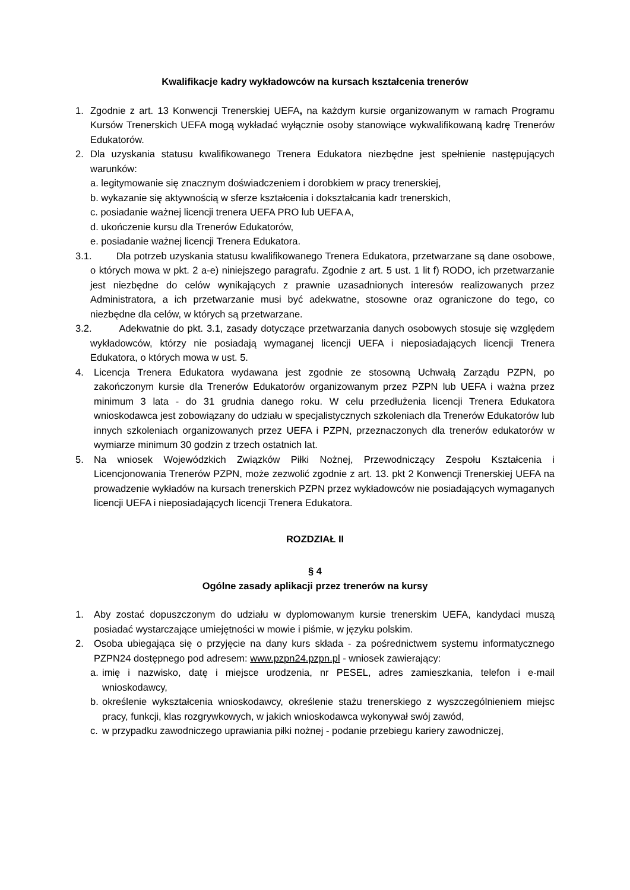Kwalifikacje kadry wykładowców na kursach kształcenia trenerów
1. Zgodnie z art. 13 Konwencji Trenerskiej UEFA, na każdym kursie organizowanym w ramach Programu Kursów Trenerskich UEFA mogą wykładać wyłącznie osoby stanowiące wykwalifikowaną kadrę Trenerów Edukatorów.
2. Dla uzyskania statusu kwalifikowanego Trenera Edukatora niezbędne jest spełnienie następujących warunków:
a. legitymowanie się znacznym doświadczeniem i dorobkiem w pracy trenerskiej,
b. wykazanie się aktywnością w sferze kształcenia i dokształcania kadr trenerskich,
c. posiadanie ważnej licencji trenera UEFA PRO lub UEFA A,
d. ukończenie kursu dla Trenerów Edukatorów,
e. posiadanie ważnej licencji Trenera Edukatora.
3.1. Dla potrzeb uzyskania statusu kwalifikowanego Trenera Edukatora, przetwarzane są dane osobowe, o których mowa w pkt. 2 a-e) niniejszego paragrafu. Zgodnie z art. 5 ust. 1 lit f) RODO, ich przetwarzanie jest niezbędne do celów wynikających z prawnie uzasadnionych interesów realizowanych przez Administratora, a ich przetwarzanie musi być adekwatne, stosowne oraz ograniczone do tego, co niezbędne dla celów, w których są przetwarzane.
3.2. Adekwatnie do pkt. 3.1, zasady dotyczące przetwarzania danych osobowych stosuje się względem wykładowców, którzy nie posiadają wymaganej licencji UEFA i nieposiadających licencji Trenera Edukatora, o których mowa w ust. 5.
4. Licencja Trenera Edukatora wydawana jest zgodnie ze stosowną Uchwałą Zarządu PZPN, po zakończonym kursie dla Trenerów Edukatorów organizowanym przez PZPN lub UEFA i ważna przez minimum 3 lata - do 31 grudnia danego roku. W celu przedłużenia licencji Trenera Edukatora wnioskodawca jest zobowiązany do udziału w specjalistycznych szkoleniach dla Trenerów Edukatorów lub innych szkoleniach organizowanych przez UEFA i PZPN, przeznaczonych dla trenerów edukatorów w wymiarze minimum 30 godzin z trzech ostatnich lat.
5. Na wniosek Wojewódzkich Związków Piłki Nożnej, Przewodniczący Zespołu Kształcenia i Licencjonowania Trenerów PZPN, może zezwolić zgodnie z art. 13. pkt 2 Konwencji Trenerskiej UEFA na prowadzenie wykładów na kursach trenerskich PZPN przez wykładowców nie posiadających wymaganych licencji UEFA i nieposiadających licencji Trenera Edukatora.
ROZDZIAŁ II
§ 4
Ogólne zasady aplikacji przez trenerów na kursy
1. Aby zostać dopuszczonym do udziału w dyplomowanym kursie trenerskim UEFA, kandydaci muszą posiadać wystarczające umiejętności w mowie i piśmie, w języku polskim.
2. Osoba ubiegająca się o przyjęcie na dany kurs składa - za pośrednictwem systemu informatycznego PZPN24 dostępnego pod adresem: www.pzpn24.pzpn.pl - wniosek zawierający:
a. imię i nazwisko, datę i miejsce urodzenia, nr PESEL, adres zamieszkania, telefon i e-mail wnioskodawcy,
b. określenie wykształcenia wnioskodawcy, określenie stażu trenerskiego z wyszczególnieniem miejsc pracy, funkcji, klas rozgrywkowych, w jakich wnioskodawca wykonywał swój zawód,
c. w przypadku zawodniczego uprawiania piłki nożnej - podanie przebiegu kariery zawodniczej,